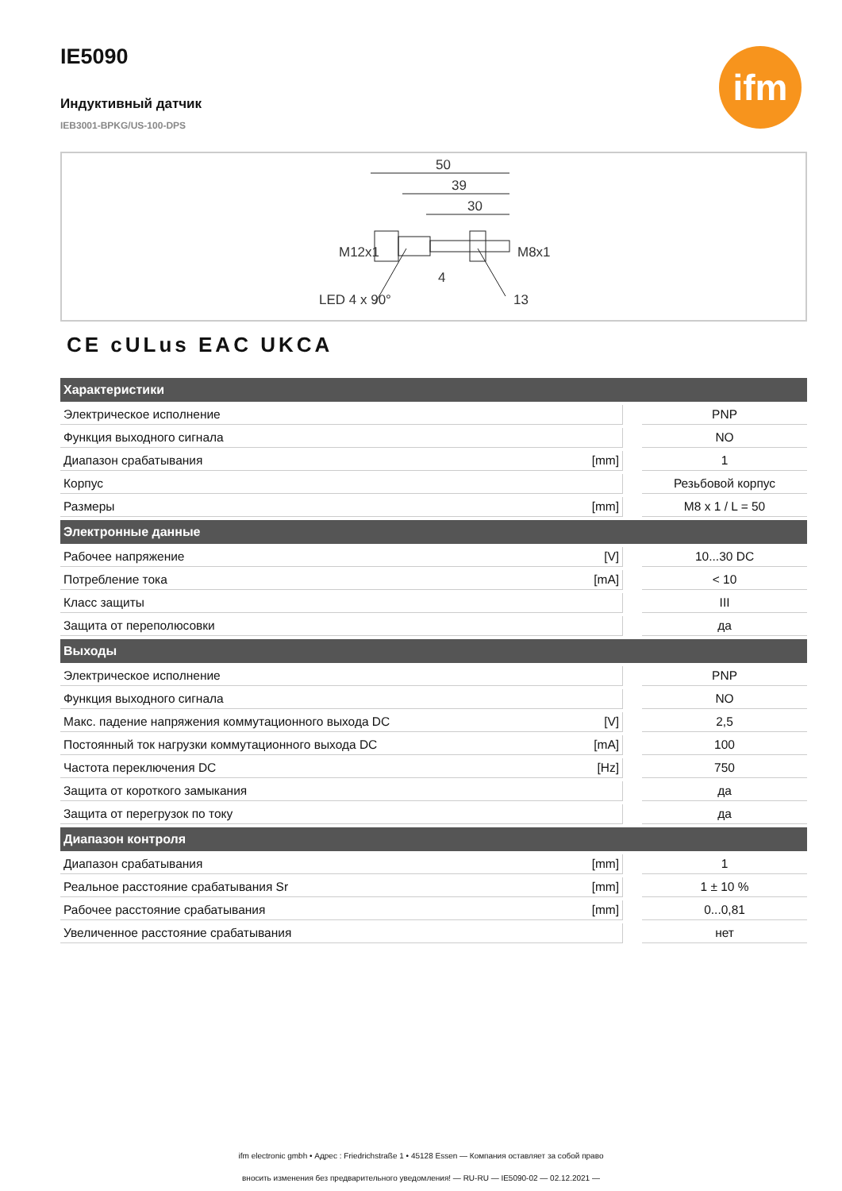ifm
IE5090
Индуктивный датчик
IEB3001-BPKG/US-100-DPS
50
39
30
4
LED 4 x 90°
13
M12x1
M8x1
CE cULus EAC UKCA
| Характеристики | | | |
| --- | --- | --- | --- |
| Электрическое исполнение | | | PNP |
| Функция выходного сигнала | | | NO |
| Диапазон срабатывания | [mm] | | 1 |
| Корпус | | | Резьбовой корпус |
| Размеры | [mm] | | M8 x 1 / L = 50 |
| Электронные данные | | | |
| Рабочее напряжение | [V] | | 10...30 DC |
| Потребление тока | [mA] | | < 10 |
| Класс защиты | | | III |
| Защита от переполюсовки | | | да |
| Выходы | | | |
| Электрическое исполнение | | | PNP |
| Функция выходного сигнала | | | NO |
| Макс. падение напряжения коммутационного выхода DC | [V] | | 2,5 |
| Постоянный ток нагрузки коммутационного выхода DC | [mA] | | 100 |
| Частота переключения DC | [Hz] | | 750 |
| Защита от короткого замыкания | | | да |
| Защита от перегрузок по току | | | да |
| Диапазон контроля | | | |
| Диапазон срабатывания | [mm] | | 1 |
| Реальное расстояние срабатывания Sr | [mm] | | 1 ± 10 % |
| Рабочее расстояние срабатывания | [mm] | | 0...0,81 |
| Увеличенное расстояние срабатывания | | | нет |
ifm electronic gmbh • Адрес : Friedrichstraße 1 • 45128 Essen — Компания оставляет за собой право
вносить изменения без предварительного уведомления! — RU-RU — IE5090-02 — 02.12.2021 —